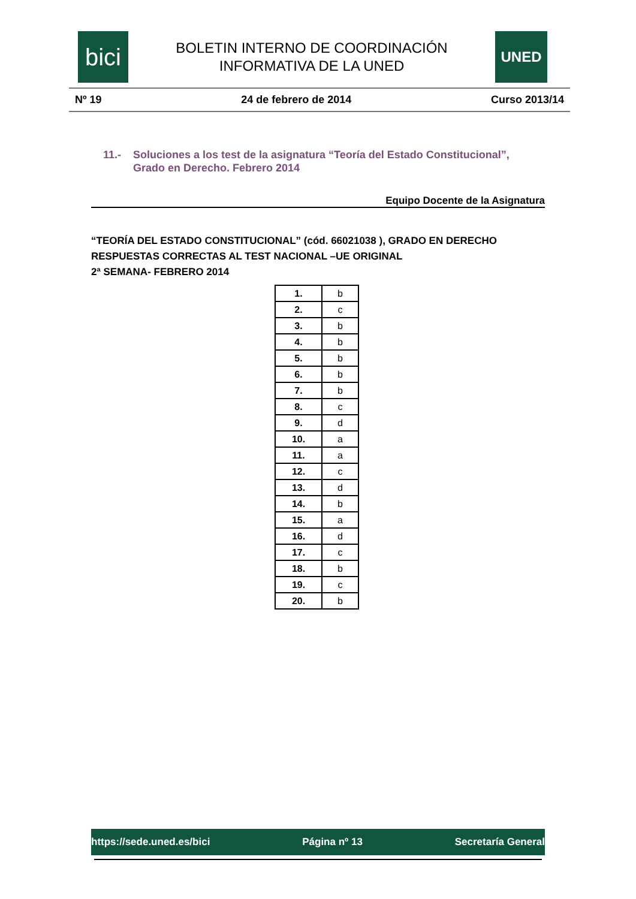bici
BOLETIN INTERNO DE COORDINACIÓN
INFORMATIVA DE LA UNED
UNED
Nº 19 24 de febrero de 2014 Curso 2013/14
11.- Soluciones a los test de la asignatura “Teoría del Estado Constitucional”, Grado en Derecho. Febrero 2014
Equipo Docente de la Asignatura
“TEORÍA DEL ESTADO CONSTITUCIONAL” (cód. 66021038 ), GRADO EN DERECHO
RESPUESTAS CORRECTAS AL TEST NACIONAL –UE ORIGINAL
2ª SEMANA- FEBRERO 2014
| 1. | b |
| 2. | c |
| 3. | b |
| 4. | b |
| 5. | b |
| 6. | b |
| 7. | b |
| 8. | c |
| 9. | d |
| 10. | a |
| 11. | a |
| 12. | c |
| 13. | d |
| 14. | b |
| 15. | a |
| 16. | d |
| 17. | c |
| 18. | b |
| 19. | c |
| 20. | b |
https://sede.uned.es/bici Página nº 13 Secretaría General